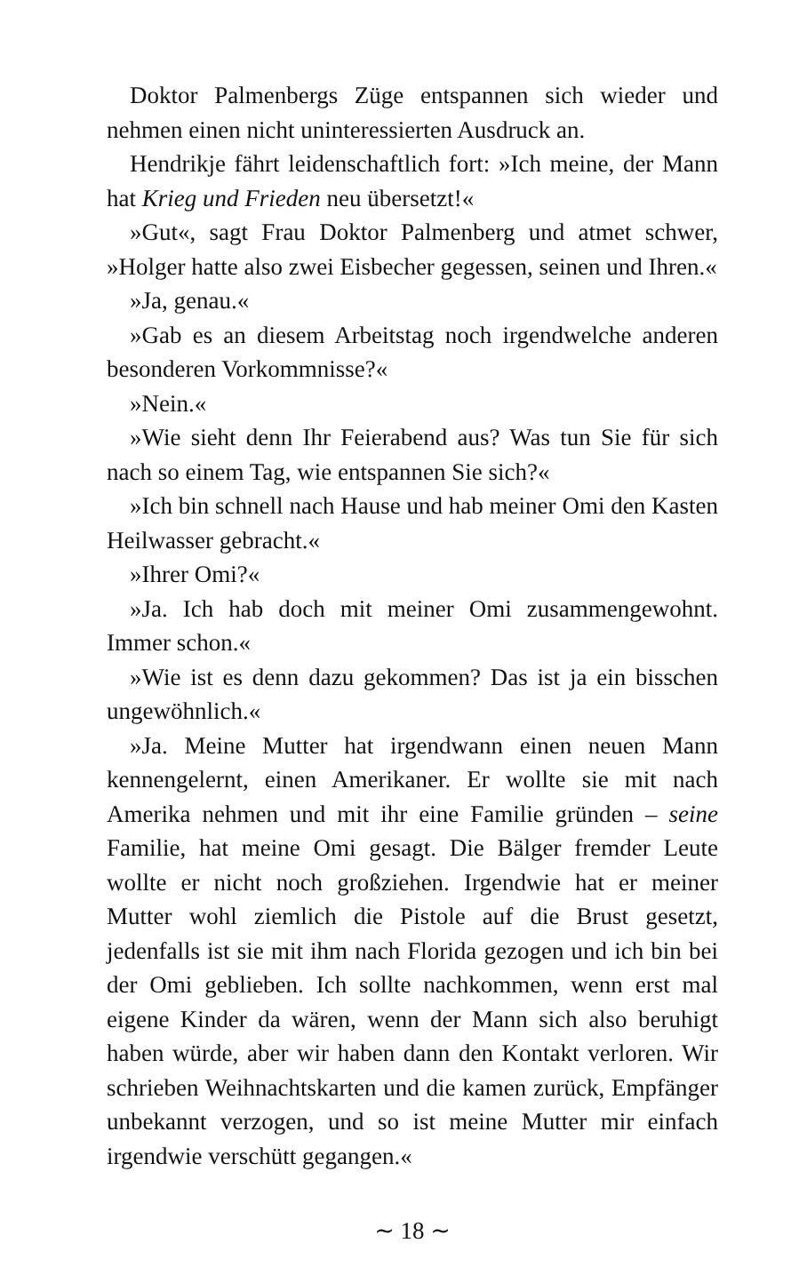Doktor Palmenbergs Züge entspannen sich wieder und nehmen einen nicht uninteressierten Ausdruck an.
Hendrikje fährt leidenschaftlich fort: »Ich meine, der Mann hat Krieg und Frieden neu übersetzt!«
»Gut«, sagt Frau Doktor Palmenberg und atmet schwer, »Holger hatte also zwei Eisbecher gegessen, seinen und Ihren.«
»Ja, genau.«
»Gab es an diesem Arbeitstag noch irgendwelche anderen besonderen Vorkommnisse?«
»Nein.«
»Wie sieht denn Ihr Feierabend aus? Was tun Sie für sich nach so einem Tag, wie entspannen Sie sich?«
»Ich bin schnell nach Hause und hab meiner Omi den Kasten Heilwasser gebracht.«
»Ihrer Omi?«
»Ja. Ich hab doch mit meiner Omi zusammengewohnt. Immer schon.«
»Wie ist es denn dazu gekommen? Das ist ja ein bisschen ungewöhnlich.«
»Ja. Meine Mutter hat irgendwann einen neuen Mann kennengelernt, einen Amerikaner. Er wollte sie mit nach Amerika nehmen und mit ihr eine Familie gründen – seine Familie, hat meine Omi gesagt. Die Bälger fremder Leute wollte er nicht noch großziehen. Irgendwie hat er meiner Mutter wohl ziemlich die Pistole auf die Brust gesetzt, jedenfalls ist sie mit ihm nach Florida gezogen und ich bin bei der Omi geblieben. Ich sollte nachkommen, wenn erst mal eigene Kinder da wären, wenn der Mann sich also beruhigt haben würde, aber wir haben dann den Kontakt verloren. Wir schrieben Weihnachtskarten und die kamen zurück, Empfänger unbekannt verzogen, und so ist meine Mutter mir einfach irgendwie verschütt gegangen.«
∼ 18 ∼